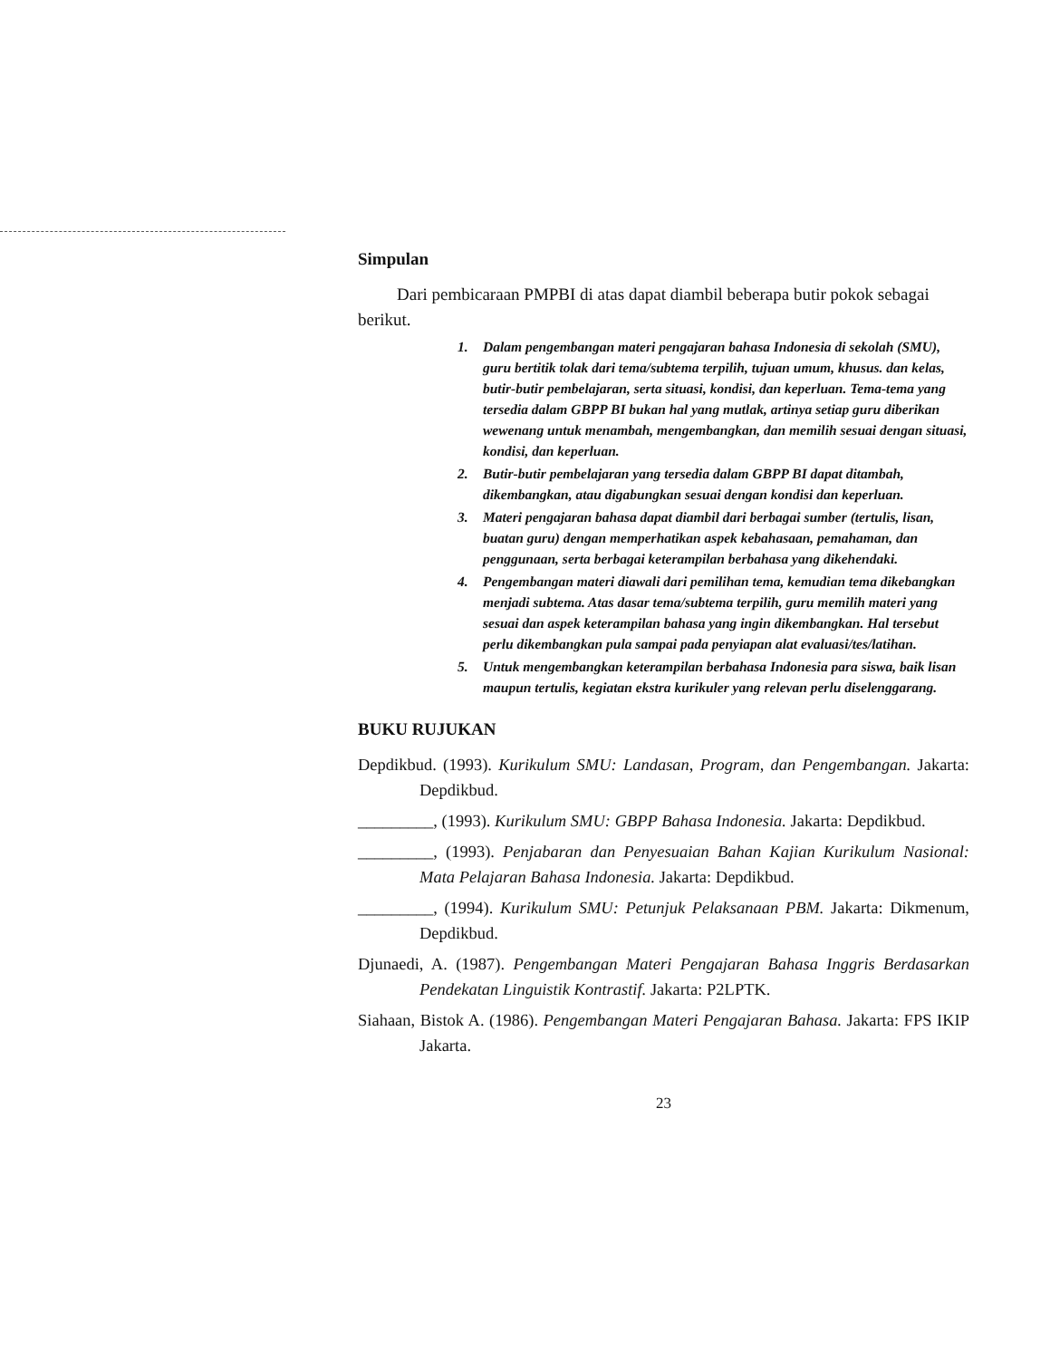Simpulan
Dari pembicaraan PMPBI di atas dapat diambil beberapa butir pokok sebagai berikut.
1. Dalam pengembangan materi pengajaran bahasa Indonesia di sekolah (SMU), guru bertitik tolak dari tema/subtema terpilih, tujuan umum, khusus. dan kelas, butir-butir pembelajaran, serta situasi, kondisi, dan keperluan. Tema-tema yang tersedia dalam GBPP BI bukan hal yang mutlak, artinya setiap guru diberikan wewenang untuk menambah, mengembangkan, dan memilih sesuai dengan situasi, kondisi, dan keperluan.
2. Butir-butir pembelajaran yang tersedia dalam GBPP BI dapat ditambah, dikembangkan, atau digabungkan sesuai dengan kondisi dan keperluan.
3. Materi pengajaran bahasa dapat diambil dari berbagai sumber (tertulis, lisan, buatan guru) dengan memperhatikan aspek kebahasaan, pemahaman, dan penggunaan, serta berbagai keterampilan berbahasa yang dikehendaki.
4. Pengembangan materi diawali dari pemilihan tema, kemudian tema dikebangkan menjadi subtema. Atas dasar tema/subtema terpilih, guru memilih materi yang sesuai dan aspek keterampilan bahasa yang ingin dikembangkan. Hal tersebut perlu dikembangkan pula sampai pada penyiapan alat evaluasi/tes/latihan.
5. Untuk mengembangkan keterampilan berbahasa Indonesia para siswa, baik lisan maupun tertulis, kegiatan ekstra kurikuler yang relevan perlu diselenggarang.
BUKU RUJUKAN
Depdikbud. (1993). Kurikulum SMU: Landasan, Program, dan Pengembangan. Jakarta: Depdikbud.
_________, (1993). Kurikulum SMU: GBPP Bahasa Indonesia. Jakarta: Depdikbud.
_________, (1993). Penjabaran dan Penyesuaian Bahan Kajian Kurikulum Nasional: Mata Pelajaran Bahasa Indonesia. Jakarta: Depdikbud.
_________, (1994). Kurikulum SMU: Petunjuk Pelaksanaan PBM. Jakarta: Dikmenum, Depdikbud.
Djunaedi, A. (1987). Pengembangan Materi Pengajaran Bahasa Inggris Berdasarkan Pendekatan Linguistik Kontrastif. Jakarta: P2LPTK.
Siahaan, Bistok A. (1986). Pengembangan Materi Pengajaran Bahasa. Jakarta: FPS IKIP Jakarta.
23